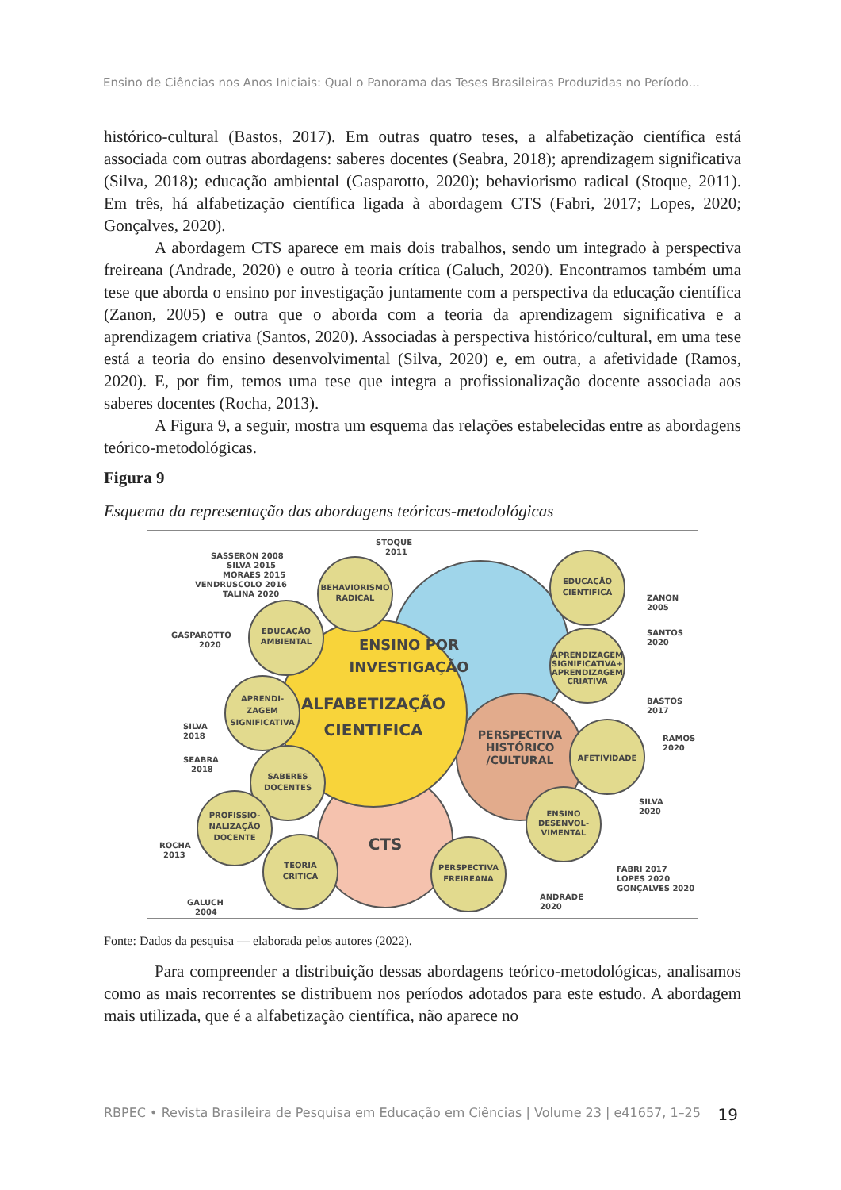Ensino de Ciências nos Anos Iniciais: Qual o Panorama das Teses Brasileiras Produzidas no Período...
histórico-cultural (Bastos, 2017). Em outras quatro teses, a alfabetização científica está associada com outras abordagens: saberes docentes (Seabra, 2018); aprendizagem significativa (Silva, 2018); educação ambiental (Gasparotto, 2020); behaviorismo radical (Stoque, 2011). Em três, há alfabetização científica ligada à abordagem CTS (Fabri, 2017; Lopes, 2020; Gonçalves, 2020).
A abordagem CTS aparece em mais dois trabalhos, sendo um integrado à perspectiva freireana (Andrade, 2020) e outro à teoria crítica (Galuch, 2020). Encontramos também uma tese que aborda o ensino por investigação juntamente com a perspectiva da educação científica (Zanon, 2005) e outra que o aborda com a teoria da aprendizagem significativa e a aprendizagem criativa (Santos, 2020). Associadas à perspectiva histórico/cultural, em uma tese está a teoria do ensino desenvolvimental (Silva, 2020) e, em outra, a afetividade (Ramos, 2020). E, por fim, temos uma tese que integra a profissionalização docente associada aos saberes docentes (Rocha, 2013).
A Figura 9, a seguir, mostra um esquema das relações estabelecidas entre as abordagens teórico-metodológicas.
Figura 9
Esquema da representação das abordagens teóricas-metodológicas
ENSINO POR
INVESTIGAÇÃO
ALFABETIZAÇÃO
CIENTIFICA
PERSPECTIVA
HISTÓRICO
/CULTURAL
CTS
BEHAVIORISMO
RADICAL
EDUCAÇÃO
AMBIENTAL
APRENDI-
ZAGEM
SIGNIFICATIVA
SABERES
DOCENTES
PROFISSIO-
NALIZAÇÃO
DOCENTE
TEORIA
CRITICA
PERSPECTIVA
FREIREANA
EDUCAÇÃO
CIENTIFICA
APRENDIZAGEM
SIGNIFICATIVA+
APRENDIZAGEM
CRIATIVA
AFETIVIDADE
ENSINO
DESENVOL-
VIMENTAL
SASSERON 2008
SILVA 2015
MORAES 2015
VENDRUSCOLO 2016
TALINA 2020
STOQUE
2011
GASPAROTTO
2020
SILVA
2018
SEABRA
2018
ROCHA
2013
GALUCH
2004
ZANON
2005
SANTOS
2020
BASTOS
2017
RAMOS
2020
SILVA
2020
FABRI 2017
LOPES 2020
GONÇALVES 2020
ANDRADE
2020
Fonte: Dados da pesquisa — elaborada pelos autores (2022).
Para compreender a distribuição dessas abordagens teórico-metodológicas, analisamos como as mais recorrentes se distribuem nos períodos adotados para este estudo. A abordagem mais utilizada, que é a alfabetização científica, não aparece no
RBPEC • Revista Brasileira de Pesquisa em Educação em Ciências | Volume 23 | e41657, 1–25 19